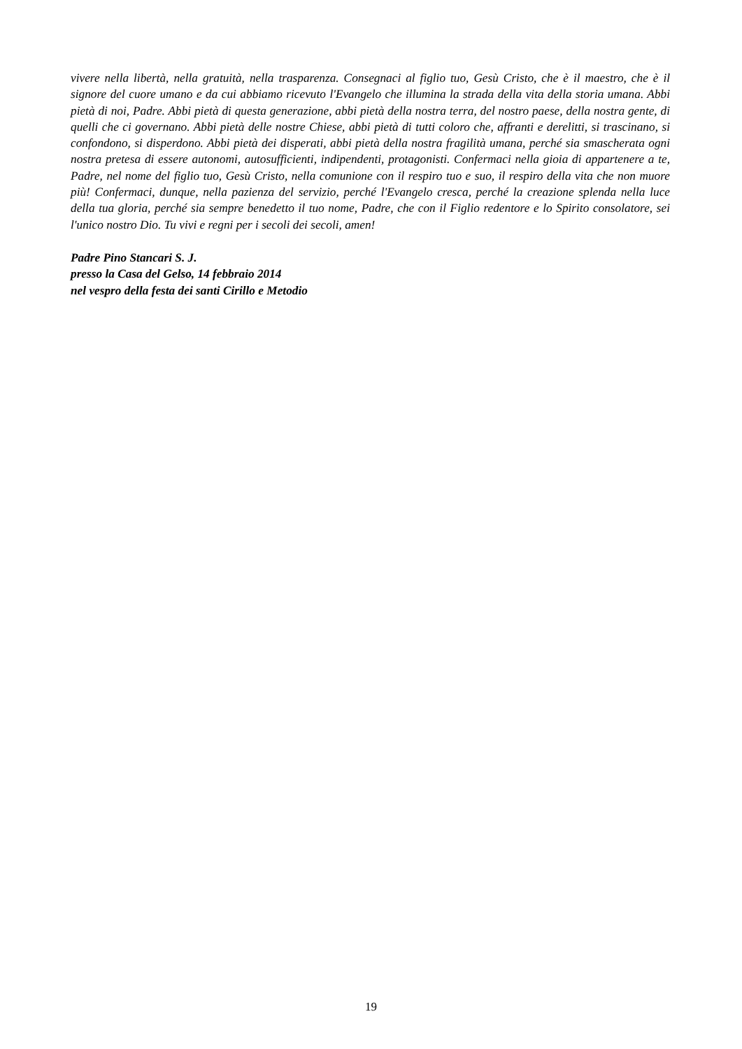vivere nella libertà, nella gratuità, nella trasparenza. Consegnaci al figlio tuo, Gesù Cristo, che è il maestro, che è il signore del cuore umano e da cui abbiamo ricevuto l'Evangelo che illumina la strada della vita della storia umana. Abbi pietà di noi, Padre. Abbi pietà di questa generazione, abbi pietà della nostra terra, del nostro paese, della nostra gente, di quelli che ci governano. Abbi pietà delle nostre Chiese, abbi pietà di tutti coloro che, affranti e derelitti, si trascinano, si confondono, si disperdono. Abbi pietà dei disperati, abbi pietà della nostra fragilità umana, perché sia smascherata ogni nostra pretesa di essere autonomi, autosufficienti, indipendenti, protagonisti. Confermaci nella gioia di appartenere a te, Padre, nel nome del figlio tuo, Gesù Cristo, nella comunione con il respiro tuo e suo, il respiro della vita che non muore più! Confermaci, dunque, nella pazienza del servizio, perché l'Evangelo cresca, perché la creazione splenda nella luce della tua gloria, perché sia sempre benedetto il tuo nome, Padre, che con il Figlio redentore e lo Spirito consolatore, sei l'unico nostro Dio. Tu vivi e regni per i secoli dei secoli, amen!
Padre Pino Stancari S. J.
presso la Casa del Gelso, 14 febbraio 2014
nel vespro della festa dei santi Cirillo e Metodio
19